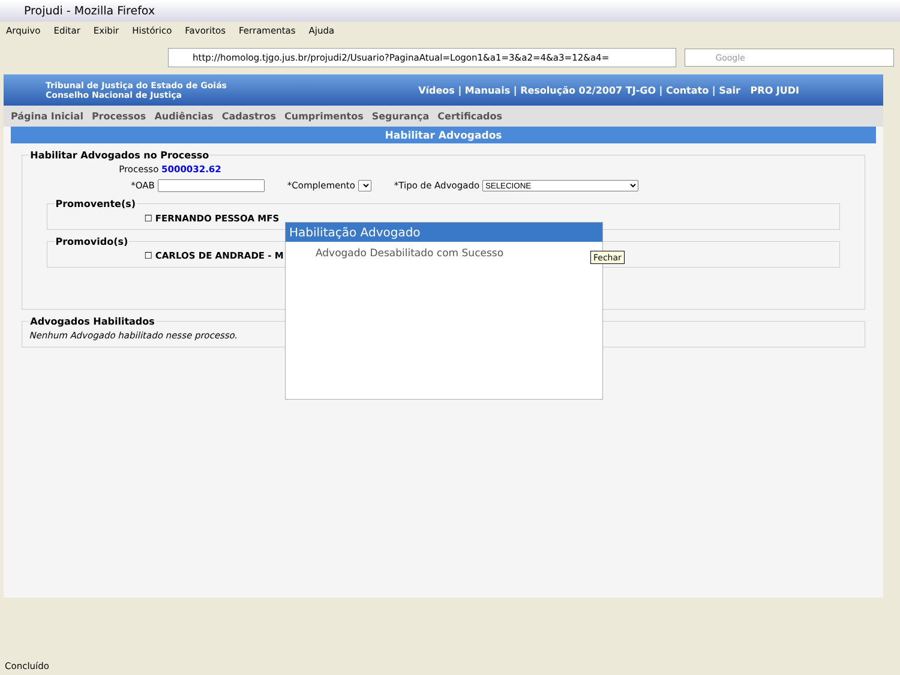Projudi - Mozilla Firefox
Arquivo Editar Exibir Histórico Favoritos Ferramentas Ajuda
http://homolog.tjgo.jus.br/projudi2/Usuario?PaginaAtual=Logon1&a1=3&a2=4&a3=12&a4= Google
Tribunal de Justiça do Estado de Goiás
Conselho Nacional de Justiça
Vídeos | Manuais | Resolução 02/2007 TJ-GO | Contato | Sair PRO JUDI
Página Inicial Processos Audiências Cadastros Cumprimentos Segurança Certificados
Habilitar Advogados
Habilitar Advogados no Processo
Processo 5000032.62
*OAB *Complemento *Tipo de Advogado SELECIONE
Promovente(s)
☐ FERNANDO PESSOA MFS
Promovido(s)
☐ CARLOS DE ANDRADE - M
Advogados HabilitadosNenhum Advogado habilitado nesse processo.
Habilitação Advogado
Advogado Desabilitado com Sucesso
Fechar
Concluído